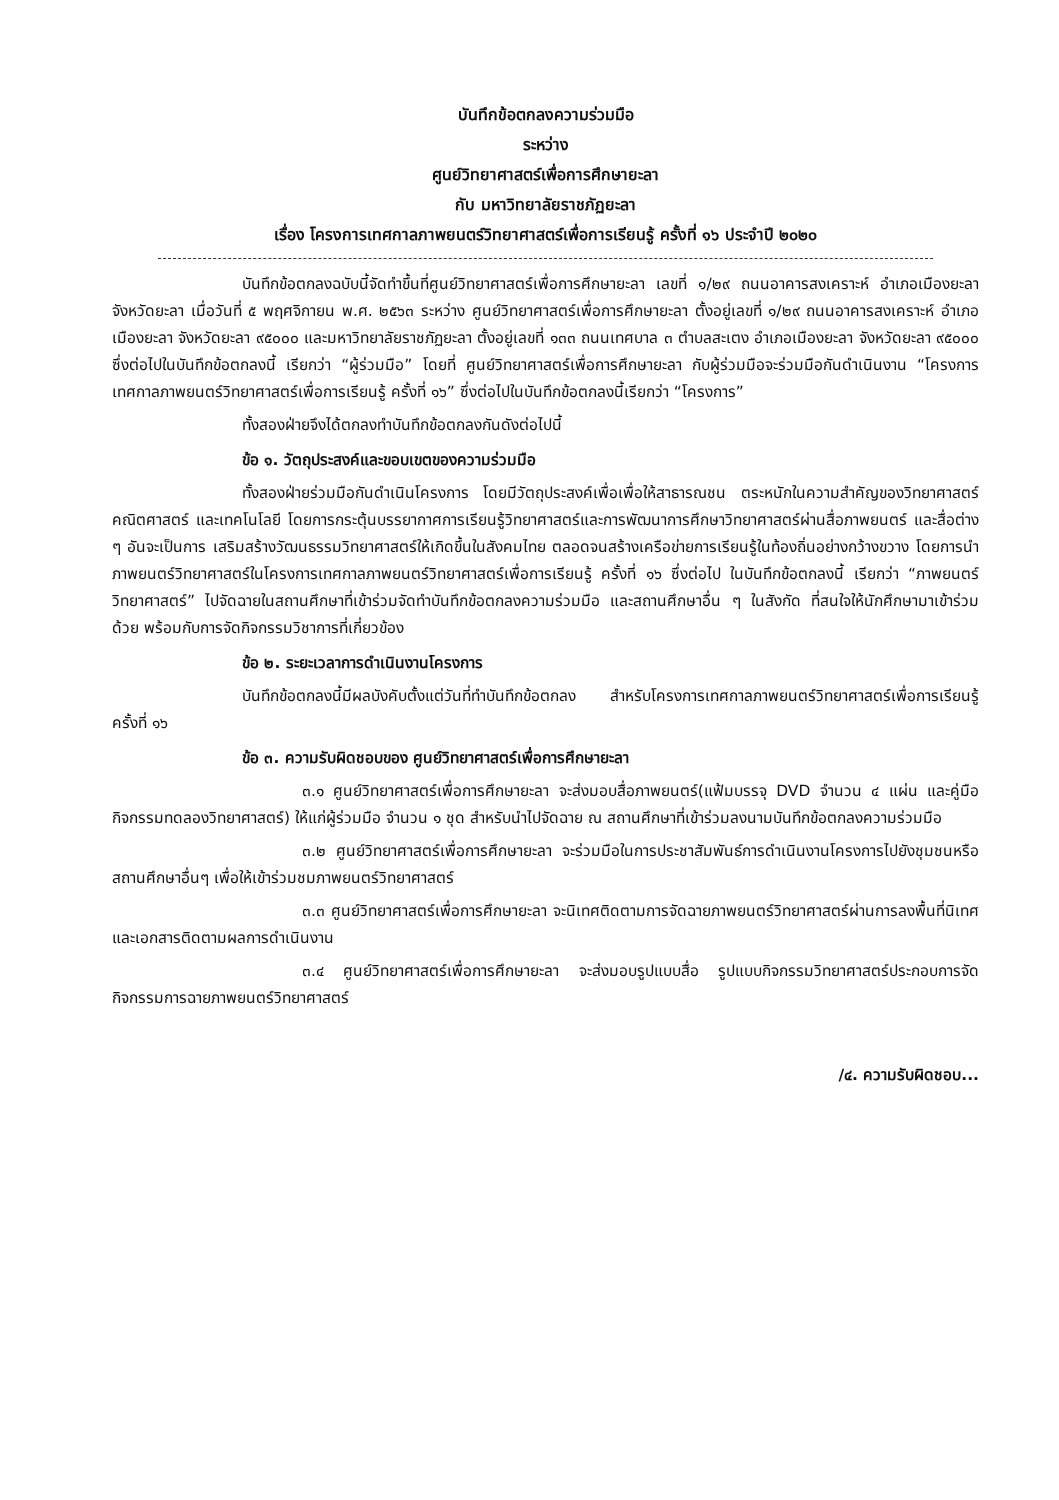บันทึกข้อตกลงความร่วมมือ
ระหว่าง
ศูนย์วิทยาศาสตร์เพื่อการศึกษายะลา
กับ มหาวิทยาลัยราชภัฏยะลา
เรื่อง โครงการเทศกาลภาพยนตร์วิทยาศาสตร์เพื่อการเรียนรู้ ครั้งที่ ๑๖ ประจำปี ๒๐๒๐
บันทึกข้อตกลงฉบับนี้จัดทำขึ้นที่ศูนย์วิทยาศาสตร์เพื่อการศึกษายะลา เลขที่ ๑/๒๙ ถนนอาคารสงเคราะห์ อำเภอเมืองยะลา จังหวัดยะลา เมื่อวันที่ ๕ พฤศจิกายน พ.ศ. ๒๕๖๓ ระหว่าง ศูนย์วิทยาศาสตร์เพื่อการศึกษายะลา ตั้งอยู่เลขที่ ๑/๒๙ ถนนอาคารสงเคราะห์ อำเภอเมืองยะลา จังหวัดยะลา ๙๕๐๐๐ และมหาวิทยาลัยราชภัฏยะลา ตั้งอยู่เลขที่ ๑๓๓ ถนนเทศบาล ๓ ตำบลสะเตง อำเภอเมืองยะลา จังหวัดยะลา ๙๕๐๐๐ ซึ่งต่อไปในบันทึกข้อตกลงนี้ เรียกว่า “ผู้ร่วมมือ” โดยที่ ศูนย์วิทยาศาสตร์เพื่อการศึกษายะลา กับผู้ร่วมมือจะร่วมมือกันดำเนินงาน “โครงการเทศกาลภาพยนตร์วิทยาศาสตร์เพื่อการเรียนรู้ ครั้งที่ ๑๖” ซึ่งต่อไปในบันทึกข้อตกลงนี้เรียกว่า “โครงการ”
ทั้งสองฝ่ายจึงได้ตกลงทำบันทึกข้อตกลงกันดังต่อไปนี้
ข้อ ๑. วัตถุประสงค์และขอบเขตของความร่วมมือ
ทั้งสองฝ่ายร่วมมือกันดำเนินโครงการ โดยมีวัตถุประสงค์เพื่อเพื่อให้สาธารณชน ตระหนักในความสำคัญของวิทยาศาสตร์ คณิตศาสตร์ และเทคโนโลยี โดยการกระตุ้นบรรยากาศการเรียนรู้วิทยาศาสตร์และการพัฒนาการศึกษาวิทยาศาสตร์ผ่านสื่อภาพยนตร์ และสื่อต่าง ๆ อันจะเป็นการ เสริมสร้างวัฒนธรรมวิทยาศาสตร์ให้เกิดขึ้นในสังคมไทย ตลอดจนสร้างเครือข่ายการเรียนรู้ในท้องถิ่นอย่างกว้างขวาง โดยการนำภาพยนตร์วิทยาศาสตร์ในโครงการเทศกาลภาพยนตร์วิทยาศาสตร์เพื่อการเรียนรู้ ครั้งที่ ๑๖ ซึ่งต่อไป ในบันทึกข้อตกลงนี้ เรียกว่า “ภาพยนตร์วิทยาศาสตร์” ไปจัดฉายในสถานศึกษาที่เข้าร่วมจัดทำบันทึกข้อตกลงความร่วมมือ และสถานศึกษาอื่น ๆ ในสังกัด ที่สนใจให้นักศึกษามาเข้าร่วมด้วย พร้อมกับการจัดกิจกรรมวิชาการที่เกี่ยวข้อง
ข้อ ๒. ระยะเวลาการดำเนินงานโครงการ
บันทึกข้อตกลงนี้มีผลบังคับตั้งแต่วันที่ทำบันทึกข้อตกลง สำหรับโครงการเทศกาลภาพยนตร์วิทยาศาสตร์เพื่อการเรียนรู้ ครั้งที่ ๑๖
ข้อ ๓. ความรับผิดชอบของ ศูนย์วิทยาศาสตร์เพื่อการศึกษายะลา
๓.๑ ศูนย์วิทยาศาสตร์เพื่อการศึกษายะลา จะส่งมอบสื่อภาพยนตร์(แฟ้มบรรจุ DVD จำนวน ๔ แผ่น และคู่มือกิจกรรมทดลองวิทยาศาสตร์) ให้แก่ผู้ร่วมมือ จำนวน ๑ ชุด สำหรับนำไปจัดฉาย ณ สถานศึกษาที่เข้าร่วมลงนามบันทึกข้อตกลงความร่วมมือ
๓.๒ ศูนย์วิทยาศาสตร์เพื่อการศึกษายะลา จะร่วมมือในการประชาสัมพันธ์การดำเนินงานโครงการไปยังชุมชนหรือสถานศึกษาอื่นๆ เพื่อให้เข้าร่วมชมภาพยนตร์วิทยาศาสตร์
๓.๓ ศูนย์วิทยาศาสตร์เพื่อการศึกษายะลา จะนิเทศติดตามการจัดฉายภาพยนตร์วิทยาศาสตร์ผ่านการลงพื้นที่นิเทศและเอกสารติดตามผลการดำเนินงาน
๓.๔ ศูนย์วิทยาศาสตร์เพื่อการศึกษายะลา จะส่งมอบรูปแบบสื่อ รูปแบบกิจกรรมวิทยาศาสตร์ประกอบการจัดกิจกรรมการฉายภาพยนตร์วิทยาศาสตร์
/๔. ความรับผิดชอบ...